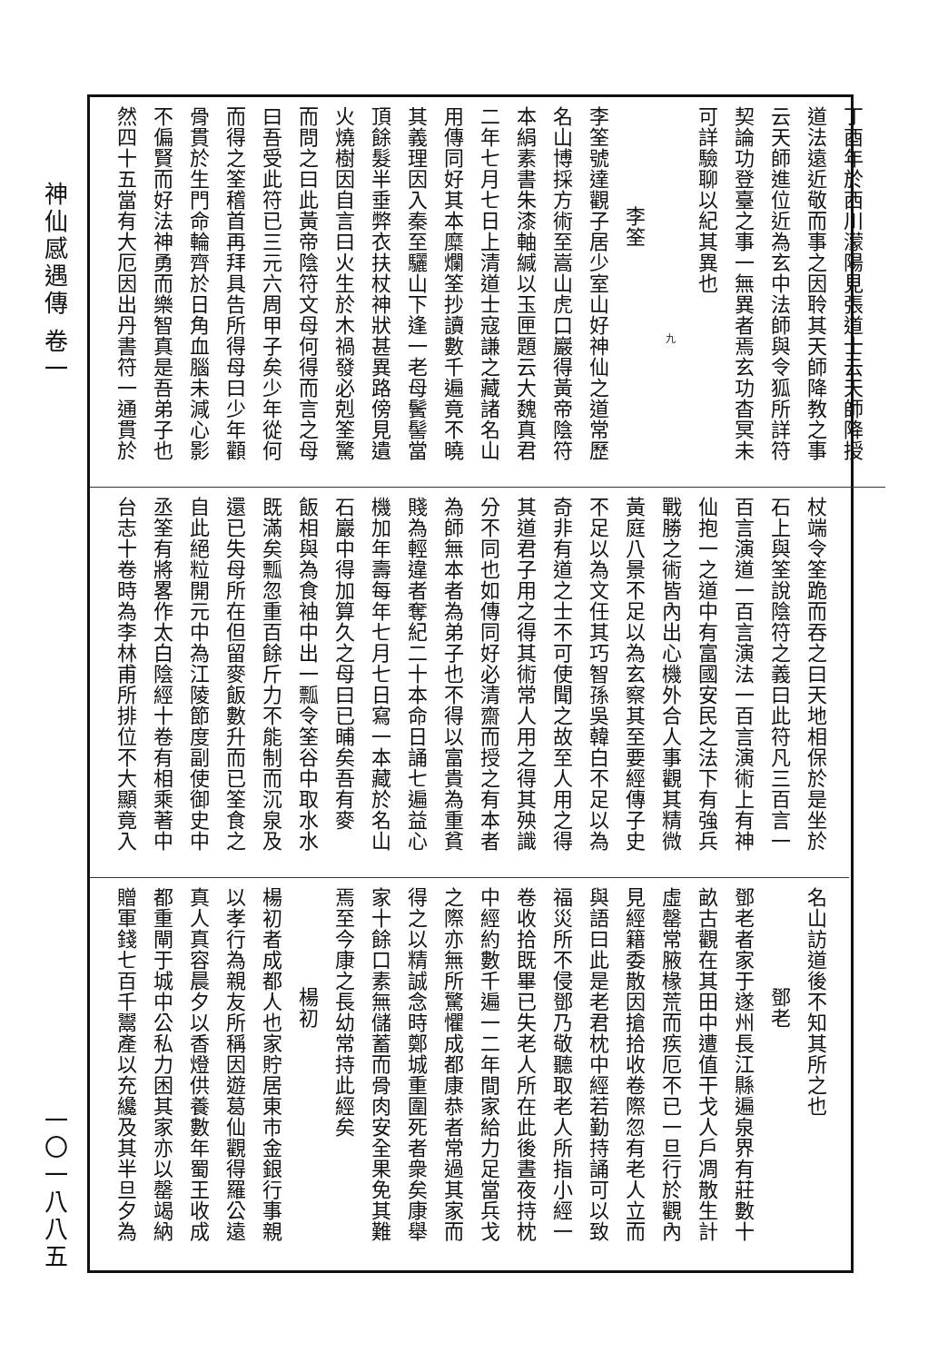神仙感遇傳 卷一 一〇一八八五
丁酉年於西川濛陽見張道士云天師降授
道法遠近敬而事之因聆其天師降教之事
云天師進位近為玄中法師與令狐所詳符
契論功登臺之事一無異者焉玄功杳冥未
可詳驗聊以紀其異也
九
李筌
李筌號達觀子居少室山好神仙之道常歷
名山博採方術至嵩山虎口巖得黃帝陰符
本絹素書朱漆軸緘以玉匣題云大魏真君
二年七月七日上清道士寇謙之藏諸名山
用傳同好其本糜爛筌抄讀數千遍竟不曉
其義理因入秦至驪山下逢一老母鬢髻當
頂餘髮半垂弊衣扶杖神狀甚異路傍見遺
火燒樹因自言曰火生於木禍發必剋筌驚
而問之曰此黃帝陰符文母何得而言之母
曰吾受此符已三元六周甲子矣少年從何
而得之筌稽首再拜具告所得母曰少年顴
骨貫於生門命輪齊於日角血腦未減心影
不偏賢而好法神勇而樂智真是吾弟子也
然四十五當有大厄因出丹書符一通貫於
杖端令筌跪而吞之曰天地相保於是坐於
石上與筌說陰符之義曰此符凡三百言一
百言演道一百言演法一百言演術上有神
仙抱一之道中有富國安民之法下有強兵
戰勝之術皆內出心機外合人事觀其精微
黃庭八景不足以為玄察其至要經傳子史
不足以為文任其巧智孫吳韓白不足以為
奇非有道之士不可使聞之故至人用之得
其道君子用之得其術常人用之得其殃識
分不同也如傳同好必清齋而授之有本者
為師無本者為弟子也不得以富貴為重貧
賤為輕違者奪紀二十本命日誦七遍益心
機加年壽每年七月七日寫一本藏於名山
石巖中得加算久之母曰已晡矣吾有麥
飯相與為食袖中出一瓢令筌谷中取水水
既滿矣瓢忽重百餘斤力不能制而沉泉及
還已失母所在但留麥飯數升而已筌食之
自此絕粒開元中為江陵節度副使御史中
丞筌有將畧作太白陰經十卷有相乘著中
台志十卷時為李林甫所排位不大顯竟入
名山訪道後不知其所之也
鄧老
鄧老者家于遂州長江縣遍泉界有莊數十
畝古觀在其田中遭值干戈人戶凋散生計
虛罄常腋椽荒而疾厄不已一旦行於觀內
見經籍委散因搶拾收卷際忽有老人立而
與語曰此是老君枕中經若勤持誦可以致
福災所不侵鄧乃敬聽取老人所指小經一
卷收拾既畢已失老人所在此後晝夜持枕
中經約數千遍一二年間家給力足當兵戈
之際亦無所驚懼成都康恭者常過其家而
得之以精誠念時鄭城重圍死者衆矣康舉
家十餘口素無儲蓄而骨肉安全果免其難
焉至今康之長幼常持此經矣
楊初
楊初者成都人也家貯居東市金銀行事親
以孝行為親友所稱因遊葛仙觀得羅公遠
真人真容晨夕以香燈供養數年蜀王收成
都重閘于城中公私力困其家亦以罄竭納
贈軍錢七百千鬻產以充纔及其半旦夕為